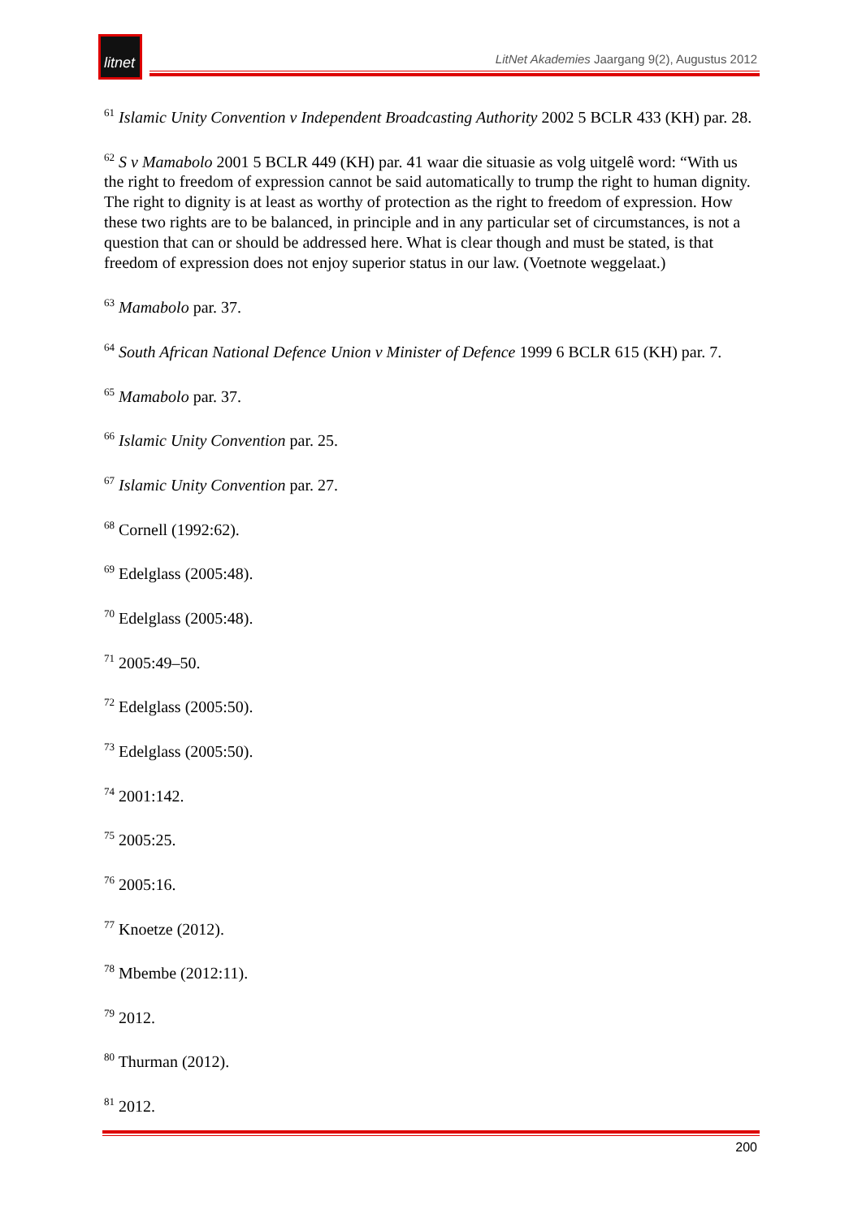litnet
LitNet Akademies Jaargang 9(2), Augustus 2012
<sup>61</sup> Islamic Unity Convention v Independent Broadcasting Authority 2002 5 BCLR 433 (KH) par. 28.
<sup>62</sup> S v Mamabolo 2001 5 BCLR 449 (KH) par. 41 waar die situasie as volg uitgelê word: “With us the right to freedom of expression cannot be said automatically to trump the right to human dignity. The right to dignity is at least as worthy of protection as the right to freedom of expression. How these two rights are to be balanced, in principle and in any particular set of circumstances, is not a question that can or should be addressed here. What is clear though and must be stated, is that freedom of expression does not enjoy superior status in our law. (Voetnote weggelaat.)
<sup>63</sup> Mamabolo par. 37.
<sup>64</sup> South African National Defence Union v Minister of Defence 1999 6 BCLR 615 (KH) par. 7.
<sup>65</sup> Mamabolo par. 37.
<sup>66</sup> Islamic Unity Convention par. 25.
<sup>67</sup> Islamic Unity Convention par. 27.
<sup>68</sup> Cornell (1992:62).
<sup>69</sup> Edelglass (2005:48).
<sup>70</sup> Edelglass (2005:48).
<sup>71</sup> 2005:49–50.
<sup>72</sup> Edelglass (2005:50).
<sup>73</sup> Edelglass (2005:50).
<sup>74</sup> 2001:142.
<sup>75</sup> 2005:25.
<sup>76</sup> 2005:16.
<sup>77</sup> Knoetze (2012).
<sup>78</sup> Mbembe (2012:11).
<sup>79</sup> 2012.
<sup>80</sup> Thurman (2012).
<sup>81</sup> 2012.
200